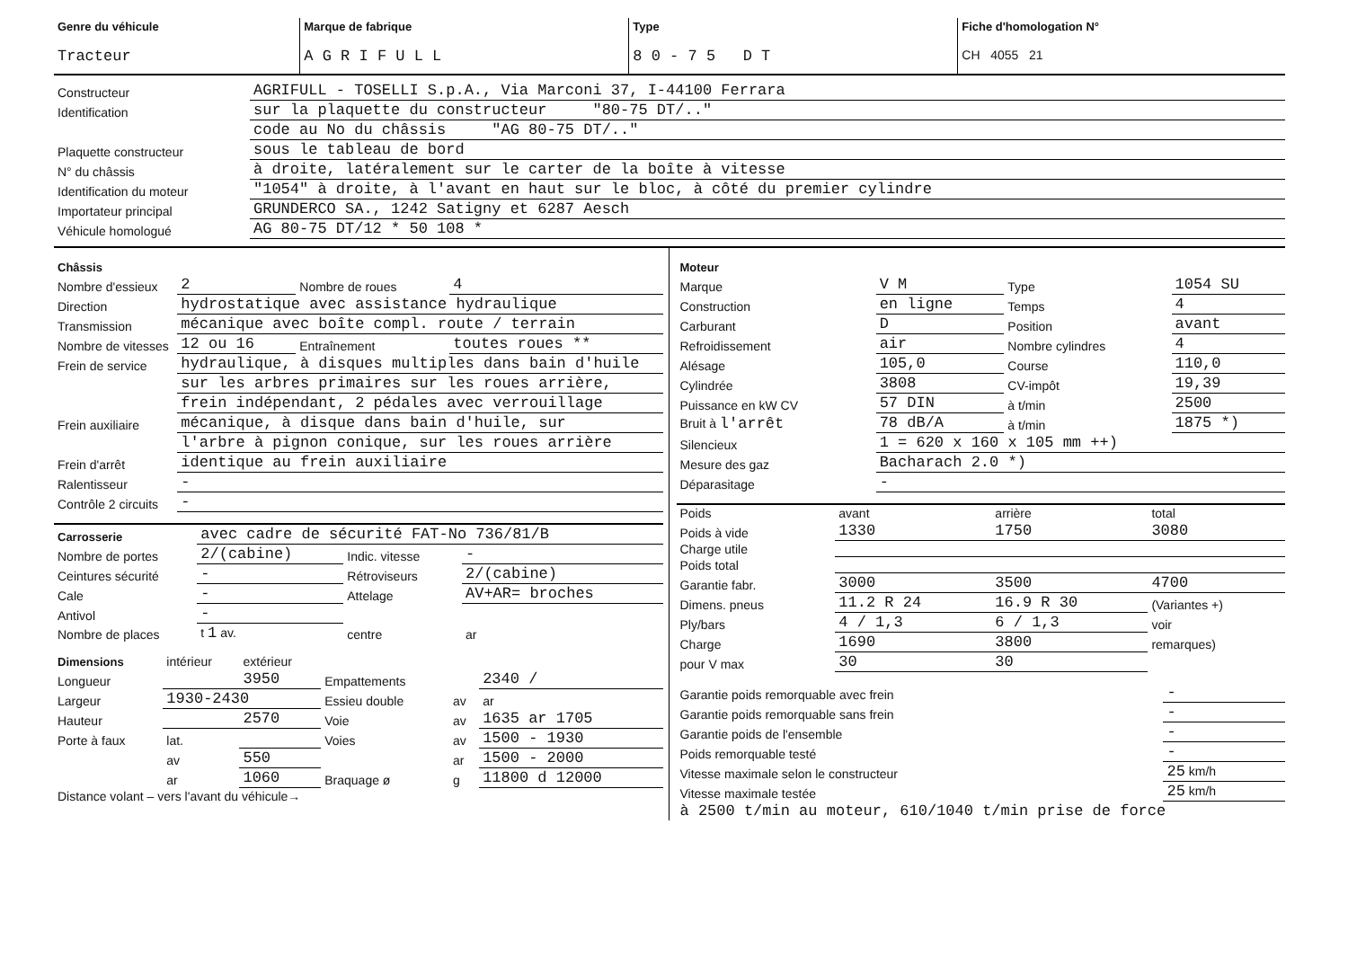| Genre du véhicule Tracteur | Marque de fabrique A G R I F U L L | Type 8 0 - 7 5 D T | Fiche d'homologation N° CH 4055 21 |
| Constructeur | AGRIFULL - TOSELLI S.p.A., Via Marconi 37, I-44100 Ferrara |
| Identification | sur la plaquette du constructeur "80-75 DT/.." |
| | code au No du châssis "AG 80-75 DT/.." |
| Plaquette constructeur | sous le tableau de bord |
| N° du châssis | à droite, latéralement sur le carter de la boîte à vitesse |
| Identification du moteur | "1054" à droite, à l'avant en haut sur le bloc, à côté du premier cylindre |
| Importateur principal | GRUNDERCO SA., 1242 Satigny et 6287 Aesch |
| Véhicule homologué | AG 80-75 DT/12 * 50 108 * |
| Châssis | | | |
| Nombre d'essieux | 2 | Nombre de roues | 4 |
| Direction | hydrostatique avec assistance hydraulique | | |
| Transmission | mécanique avec boîte compl. route / terrain | | |
| Nombre de vitesses | 12 ou 16 | Entraînement | toutes roues ** |
| Frein de service | hydraulique, à disques multiples dans bain d'huile | | |
| | sur les arbres primaires sur les roues arrière, | | |
| | frein indépendant, 2 pédales avec verrouillage | | |
| Frein auxiliaire | mécanique, à disque dans bain d'huile, sur | | |
| | l'arbre à pignon conique, sur les roues arrière | | |
| Frein d'arrêt | identique au frein auxiliaire | | |
| Ralentisseur | - | | |
| Contrôle 2 circuits | - | | |
| Carrosserie | avec cadre de sécurité FAT-No 736/81/B | | |
| Nombre de portes | 2/(cabine) | Indic. vitesse | - |
| Ceintures sécurité | - | Rétroviseurs | 2/(cabine) |
| Cale | - | Attelage | AV+AR= broches |
| Antivol | - | | |
| Nombre de places | t 1 av. | centre | ar |
| Dimensions | intérieur | extérieur | | | |
| Longueur | | 3950 | Empattements | | 2340 / |
| Largeur | 1930-2430 | | Essieu double | av | ar |
| Hauteur | | 2570 | Voie | av | 1635 ar 1705 |
| Porte à faux | lat. | | Voies | av | 1500 - 1930 |
| | av | 550 | | ar | 1500 - 2000 |
| | ar | 1060 | Braquage ø | g | 11800 d 12000 |
| Distance volant – vers l'avant du véhicule→ | | | | | |
| Moteur | | | |
| Marque | V M | Type | 1054 SU |
| Construction | en ligne | Temps | 4 |
| Carburant | D | Position | avant |
| Refroidissement | air | Nombre cylindres | 4 |
| Alésage | 105,0 | Course | 110,0 |
| Cylindrée | 3808 | CV-impôt | 19,39 |
| Puissance en kW CV | 57 DIN | à t/min | 2500 |
| Bruit à l'arrêt | 78 dB/A | à t/min | 1875 *) |
| Silencieux | 1 = 620 x 160 x 105 mm ++) | | |
| Mesure des gaz | Bacharach 2.0 *) | | |
| Déparasitage | - | | |
| Poids | avant | arrière | total |
| Poids à vide | 1330 | 1750 | 3080 |
| Charge utile | | | |
| Poids total | | | |
| Garantie fabr. | 3000 | 3500 | 4700 |
| Dimens. pneus | 11.2 R 24 | 16.9 R 30 | (Variantes +) |
| Ply/bars | 4 / 1,3 | 6 / 1,3 | voir |
| Charge | 1690 | 3800 | remarques) |
| pour V max | 30 | 30 | |
| Garantie poids remorquable avec frein | - |
| Garantie poids remorquable sans frein | - |
| Garantie poids de l'ensemble | - |
| Poids remorquable testé | - |
| Vitesse maximale selon le constructeur | 25 km/h |
| Vitesse maximale testée | 25 km/h |
| à 2500 t/min au moteur, 610/1040 t/min prise de force | |